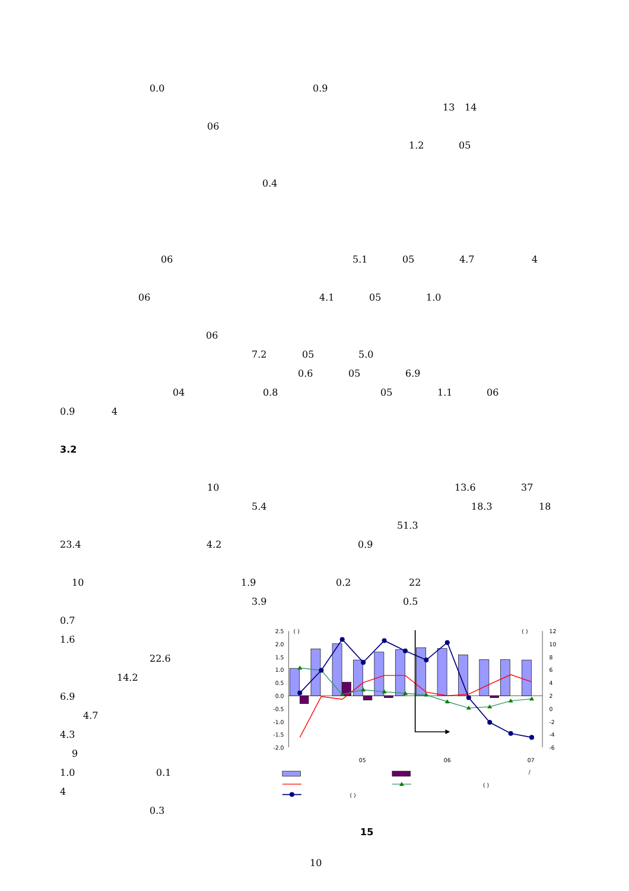0.0 0.9
13 14
06
1.2 05
0.4
06 5.1 05 4.7 4
06 4.1 05 1.0
06
7.2 05 5.0
0.6 05 6.9
04 0.8 05 1.1 06
0.9 4
3.2
10 13.6 37
5.4 18.3 18
51.3
23.4 4.2 0.9
10 1.9 0.2 22
3.9 0.5
0.7
1.6
22.6
14.2
6.9
4.7
4.3
9
1.0 0.1
4
0.3
2.5
2.0
1.5
1.0
0.5
0.0
-0.5
-1.0
-1.5
-2.0
12
10
8
6
4
2
0
-2
-4
-6
( )
( )
05
06
07
/
( )
( )
15
10